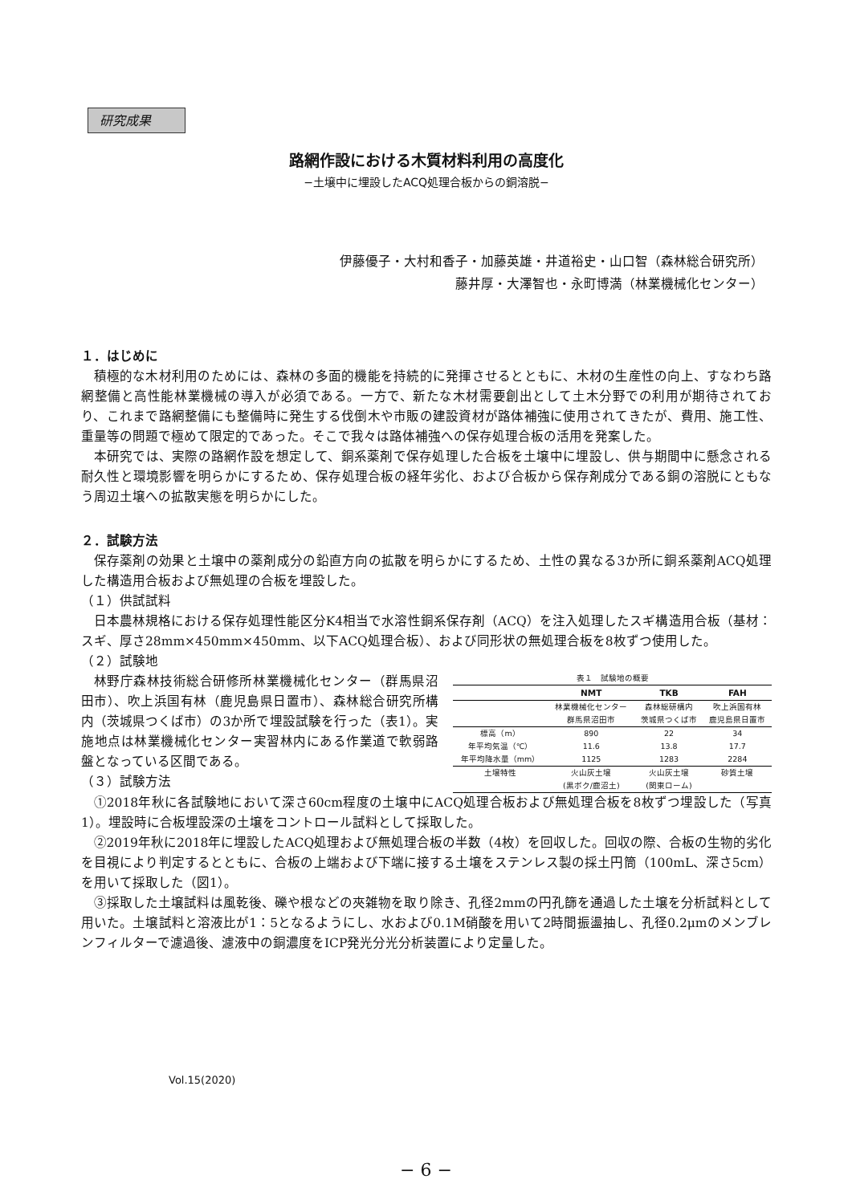研究成果
路網作設における木質材料利用の高度化
−土壌中に埋設したACQ処理合板からの銅溶脱−
伊藤優子・大村和香子・加藤英雄・井道裕史・山口智（森林総合研究所）
藤井厚・大澤智也・永町博満（林業機械化センター）
１．はじめに
積極的な木材利用のためには、森林の多面的機能を持続的に発揮させるとともに、木材の生産性の向上、すなわち路網整備と高性能林業機械の導入が必須である。一方で、新たな木材需要創出として土木分野での利用が期待されており、これまで路網整備にも整備時に発生する伐倒木や市販の建設資材が路体補強に使用されてきたが、費用、施工性、重量等の問題で極めて限定的であった。そこで我々は路体補強への保存処理合板の活用を発案した。
本研究では、実際の路網作設を想定して、銅系薬剤で保存処理した合板を土壌中に埋設し、供与期間中に懸念される耐久性と環境影響を明らかにするため、保存処理合板の経年劣化、および合板から保存剤成分である銅の溶脱にともなう周辺土壌への拡散実態を明らかにした。
２．試験方法
保存薬剤の効果と土壌中の薬剤成分の鉛直方向の拡散を明らかにするため、土性の異なる3か所に銅系薬剤ACQ処理した構造用合板および無処理の合板を埋設した。
（１）供試試料
日本農林規格における保存処理性能区分K4相当で水溶性銅系保存剤（ACQ）を注入処理したスギ構造用合板（基材：スギ、厚さ28mm×450mm×450mm、以下ACQ処理合板）、および同形状の無処理合板を8枚ずつ使用した。
（２）試験地
林野庁森林技術総合研修所林業機械化センター（群馬県沼田市）、吹上浜国有林（鹿児島県日置市）、森林総合研究所構内（茨城県つくば市）の3か所で埋設試験を行った（表1）。実施地点は林業機械化センター実習林内にある作業道で軟弱路盤となっている区間である。
（３）試験方法
表１ 試験地の概要
| | NMT | TKB | FAH |
| --- | --- | --- | --- |
| | 林業機械化センター | 森林総研構内 | 吹上浜国有林 |
| | 群馬県沼田市 | 茨城県つくば市 | 鹿児島県日置市 |
| 標高（m） | 890 | 22 | 34 |
| 年平均気温（℃） | 11.6 | 13.8 | 17.7 |
| 年平均降水量（mm） | 1125 | 1283 | 2284 |
| 土壌特性 | 火山灰土壌 | 火山灰土壌 | 砂質土壌 |
| | (黒ボク/鹿沼土) | (関東ローム) | |
①2018年秋に各試験地において深さ60cm程度の土壌中にACQ処理合板および無処理合板を8枚ずつ埋設した（写真1）。埋設時に合板埋設深の土壌をコントロール試料として採取した。
②2019年秋に2018年に埋設したACQ処理および無処理合板の半数（4枚）を回収した。回収の際、合板の生物的劣化を目視により判定するとともに、合板の上端および下端に接する土壌をステンレス製の採土円筒（100mL、深さ5cm）を用いて採取した（図1）。
③採取した土壌試料は風乾後、礫や根などの夾雑物を取り除き、孔径2mmの円孔篩を通過した土壌を分析試料として用いた。土壌試料と溶液比が1：5となるようにし、水および0.1M硝酸を用いて2時間振盪抽し、孔径0.2μmのメンブレンフィルターで濾過後、濾液中の銅濃度をICP発光分光分析装置により定量した。
Vol.15(2020)
− 6 −